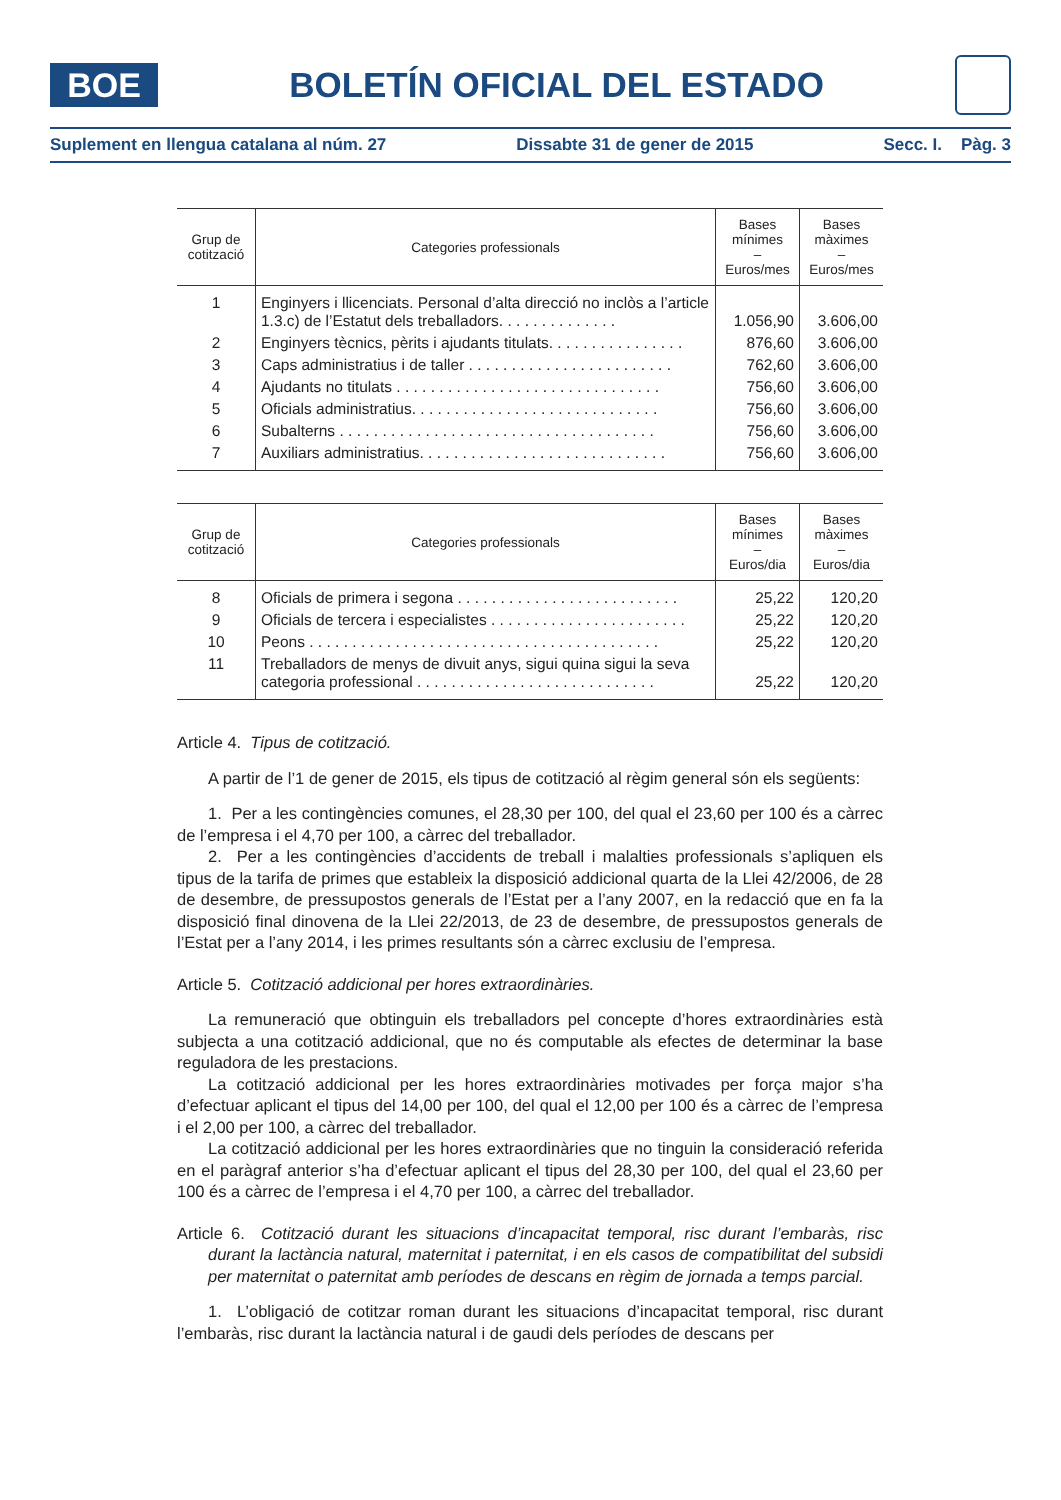BOE
BOLETÍN OFICIAL DEL ESTADO
Suplement en llengua catalana al núm. 27 Dissabte 31 de gener de 2015 Secc. I. Pàg. 3
| Grup de cotització | Categories professionals | Bases mínimes – Euros/mes | Bases màximes – Euros/mes |
| --- | --- | --- | --- |
| 1 | Enginyers i llicenciats. Personal d’alta direcció no inclòs a l’article 1.3.c) de l’Estatut dels treballadors. . . . . . . . . . . . . . | 1.056,90 | 3.606,00 |
| 2 | Enginyers tècnics, pèrits i ajudants titulats. . . . . . . . . . . . . . . . | 876,60 | 3.606,00 |
| 3 | Caps administratius i de taller . . . . . . . . . . . . . . . . . . . . . . . . | 762,60 | 3.606,00 |
| 4 | Ajudants no titulats . . . . . . . . . . . . . . . . . . . . . . . . . . . . . . . | 756,60 | 3.606,00 |
| 5 | Oficials administratius. . . . . . . . . . . . . . . . . . . . . . . . . . . . . | 756,60 | 3.606,00 |
| 6 | Subalterns . . . . . . . . . . . . . . . . . . . . . . . . . . . . . . . . . . . . . | 756,60 | 3.606,00 |
| 7 | Auxiliars administratius. . . . . . . . . . . . . . . . . . . . . . . . . . . . . | 756,60 | 3.606,00 |
| Grup de cotització | Categories professionals | Bases mínimes – Euros/dia | Bases màximes – Euros/dia |
| --- | --- | --- | --- |
| 8 | Oficials de primera i segona . . . . . . . . . . . . . . . . . . . . . . . . . . | 25,22 | 120,20 |
| 9 | Oficials de tercera i especialistes . . . . . . . . . . . . . . . . . . . . . . . | 25,22 | 120,20 |
| 10 | Peons . . . . . . . . . . . . . . . . . . . . . . . . . . . . . . . . . . . . . . . . . | 25,22 | 120,20 |
| 11 | Treballadors de menys de divuit anys, sigui quina sigui la seva categoria professional . . . . . . . . . . . . . . . . . . . . . . . . . . . . | 25,22 | 120,20 |
Article 4. Tipus de cotització.
A partir de l’1 de gener de 2015, els tipus de cotització al règim general són els següents:
1. Per a les contingències comunes, el 28,30 per 100, del qual el 23,60 per 100 és a càrrec de l’empresa i el 4,70 per 100, a càrrec del treballador.
2. Per a les contingències d’accidents de treball i malalties professionals s’apliquen els tipus de la tarifa de primes que estableix la disposició addicional quarta de la Llei 42/2006, de 28 de desembre, de pressupostos generals de l’Estat per a l’any 2007, en la redacció que en fa la disposició final dinovena de la Llei 22/2013, de 23 de desembre, de pressupostos generals de l’Estat per a l’any 2014, i les primes resultants són a càrrec exclusiu de l’empresa.
Article 5. Cotització addicional per hores extraordinàries.
La remuneració que obtinguin els treballadors pel concepte d’hores extraordinàries està subjecta a una cotització addicional, que no és computable als efectes de determinar la base reguladora de les prestacions.
La cotització addicional per les hores extraordinàries motivades per força major s’ha d’efectuar aplicant el tipus del 14,00 per 100, del qual el 12,00 per 100 és a càrrec de l’empresa i el 2,00 per 100, a càrrec del treballador.
La cotització addicional per les hores extraordinàries que no tinguin la consideració referida en el paràgraf anterior s’ha d’efectuar aplicant el tipus del 28,30 per 100, del qual el 23,60 per 100 és a càrrec de l’empresa i el 4,70 per 100, a càrrec del treballador.
Article 6. Cotització durant les situacions d’incapacitat temporal, risc durant l’embaràs, risc durant la lactància natural, maternitat i paternitat, i en els casos de compatibilitat del subsidi per maternitat o paternitat amb períodes de descans en règim de jornada a temps parcial.
1. L’obligació de cotitzar roman durant les situacions d’incapacitat temporal, risc durant l’embaràs, risc durant la lactància natural i de gaudi dels períodes de descans per